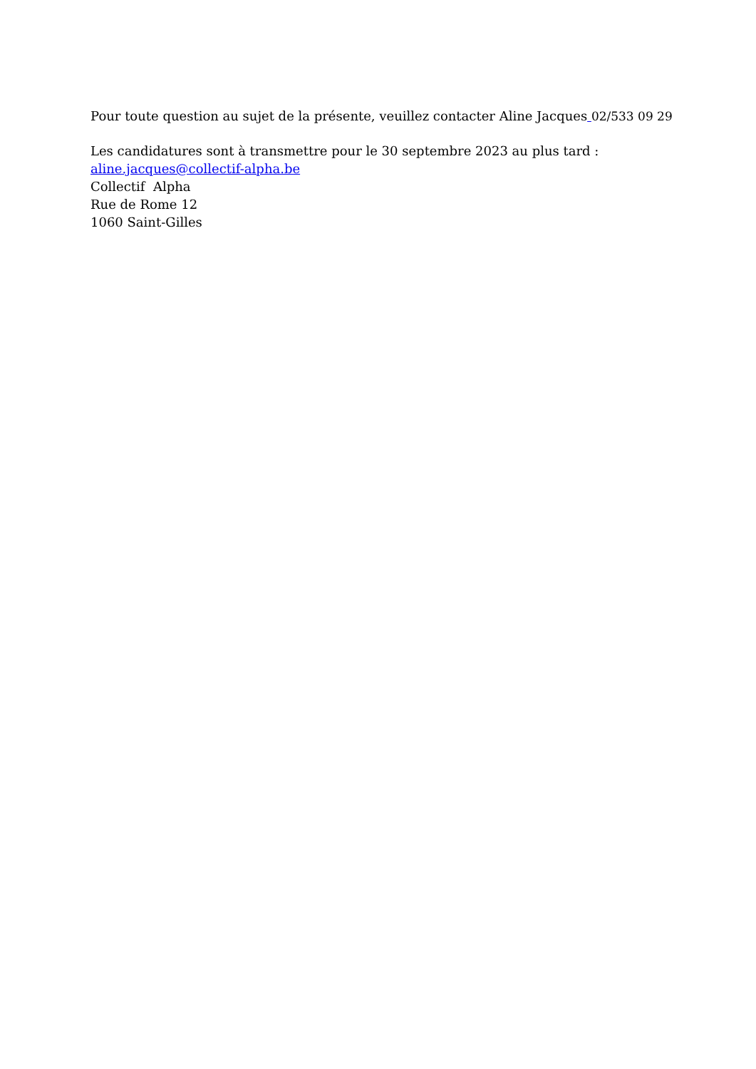Pour toute question au sujet de la présente, veuillez contacter Aline Jacques 02/533 09 29
Les candidatures sont à transmettre pour le 30 septembre 2023 au plus tard :
aline.jacques@collectif-alpha.be
Collectif Alpha
Rue de Rome 12
1060 Saint-Gilles